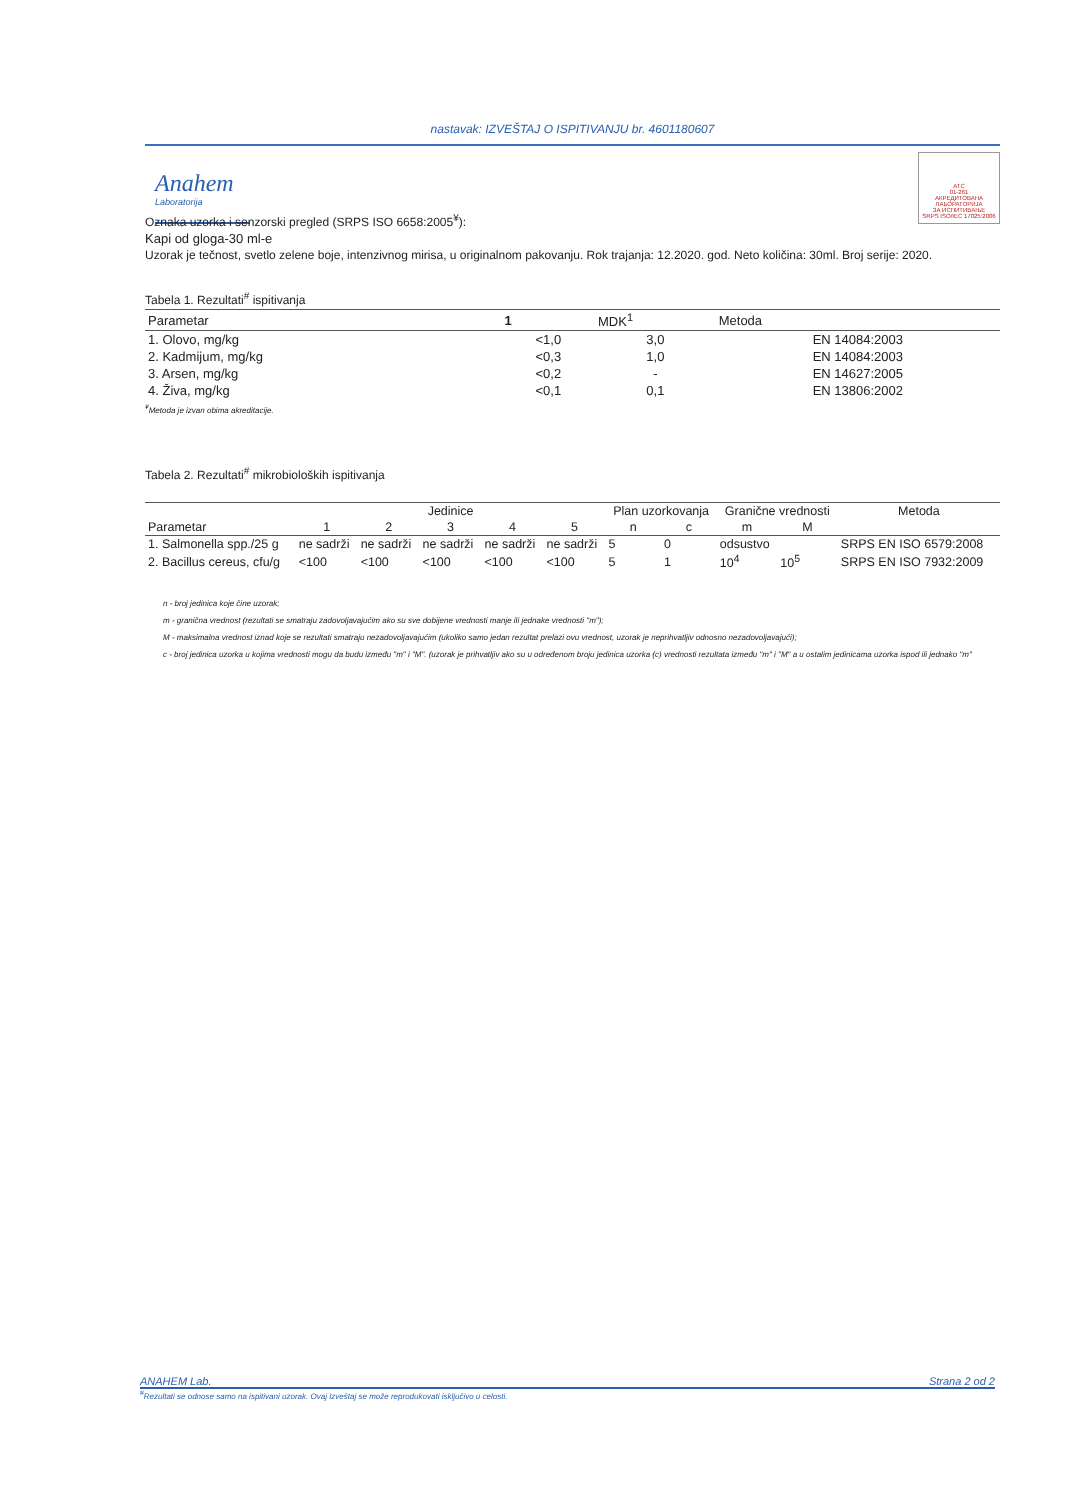nastavak: IZVEŠTAJ O ISPITIVANJU br. 4601180607
Anahem
Laboratorija
ATC
01-261
АКРЕДИТОВАНА
ЛАБОРАТОРИЈА
ЗА ИСПИТИВАЊЕ
SRPS ISO/IEC 17025:2006
Oznaka uzorka i senzorski pregled (SRPS ISO 6658:2005<sup>¥</sup>):
Kapi od gloga-30 ml-e
Uzorak je tečnost, svetlo zelene boje, intenzivnog mirisa, u originalnom pakovanju. Rok trajanja: 12.2020. god. Neto količina: 30ml. Broj serije: 2020.
Tabela 1. Rezultati<sup>#</sup> ispitivanja
| Parametar | 1 | MDK<sup>1</sup> | Metoda |
| --- | --- | --- | --- |
| 1. Olovo, mg/kg | <1,0 | 3,0 | EN 14084:2003 |
| 2. Kadmijum, mg/kg | <0,3 | 1,0 | EN 14084:2003 |
| 3. Arsen, mg/kg | <0,2 | - | EN 14627:2005 |
| 4. Živa, mg/kg | <0,1 | 0,1 | EN 13806:2002 |
<sup>¥</sup>Metoda je izvan obima akreditacije.
Tabela 2. Rezultati<sup>#</sup> mikrobioloških ispitivanja
| | Jedinice | | | | | Plan uzorkovanja | | Granične vrednosti | | Metoda |
| --- | --- | --- | --- | --- | --- | --- | --- | --- | --- | --- |
| Parametar | 1 | 2 | 3 | 4 | 5 | n | c | m | M | |
| 1. Salmonella spp./25 g | ne sadrži | ne sadrži | ne sadrži | ne sadrži | ne sadrži | 5 | 0 | odsustvo | | SRPS EN ISO 6579:2008 |
| 2. Bacillus cereus, cfu/g | <100 | <100 | <100 | <100 | <100 | 5 | 1 | 10<sup>4</sup> | 10<sup>5</sup> | SRPS EN ISO 7932:2009 |
n - broj jedinica koje čine uzorak;
m - granična vrednost (rezultati se smatraju zadovoljavajućim ako su sve dobijene vrednosti manje ili jednake vrednosti "m");
M - maksimalna vrednost iznad koje se rezultati smatraju nezadovoljavajućim (ukoliko samo jedan rezultat prelazi ovu vrednost, uzorak je neprihvatljiv odnosno nezadovoljavajući);
c - broj jedinica uzorka u kojima vrednosti mogu da budu između "m" i "M". (uzorak je prihvatljiv ako su u određenom broju jedinica uzorka (c) vrednosti rezultata između "m" i "M" a u ostalim jedinicama uzorka ispod ili jednako "m"
ANAHEM Lab. Strana 2 od 2
<sup>#</sup> Rezultati se odnose samo na ispitivani uzorak. Ovaj Izveštaj se može reprodukovati isključivo u celosti.